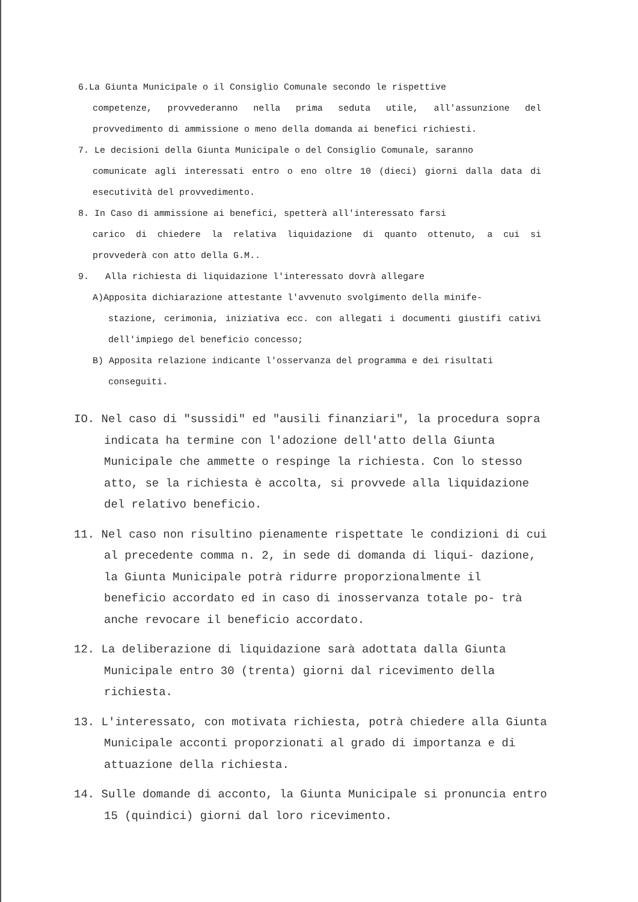6.La Giunta Municipale o il Consiglio Comunale secondo le rispettive
competenze, provvederanno nella prima seduta utile, all'assunzione del provvedimento di ammissione o meno della domanda ai benefici richiesti.
7. Le decisioni della Giunta Municipale o del Consiglio Comunale, saranno
comunicate agli interessati entro o eno oltre 10 (dieci) giorni dalla data di esecutività del provvedimento.
8. In Caso di ammissione ai benefici, spetterà all'interessato farsi
carico di chiedere la relativa liquidazione di quanto ottenuto, a cui si provvederà con atto della G.M..
9. Alla richiesta di liquidazione l'interessato dovrà allegare
A)Apposita dichiarazione attestante l'avvenuto svolgimento della minife-
stazione, cerimonia, iniziativa ecc. con allegati i documenti giustifi cativi dell'impiego del beneficio concesso;
B) Apposita relazione indicante l'osservanza del programma e dei risultati
conseguiti.
IO. Nel caso di "sussidi" ed "ausili finanziari", la procedura sopra indicata ha termine con l'adozione dell'atto della Giunta Municipale che ammette o respinge la richiesta. Con lo stesso atto, se la richiesta è accolta, si provvede alla liquidazione del relativo beneficio.
11. Nel caso non risultino pienamente rispettate le condizioni di cui al precedente comma n. 2, in sede di domanda di liqui- dazione, la Giunta Municipale potrà ridurre proporzionalmente il beneficio accordato ed in caso di inosservanza totale po- trà anche revocare il beneficio accordato.
12. La deliberazione di liquidazione sarà adottata dalla Giunta Municipale entro 30 (trenta) giorni dal ricevimento della richiesta.
13. L'interessato, con motivata richiesta, potrà chiedere alla Giunta Municipale acconti proporzionati al grado di importanza e di attuazione della richiesta.
14. Sulle domande di acconto, la Giunta Municipale si pronuncia entro 15 (quindici) giorni dal loro ricevimento.